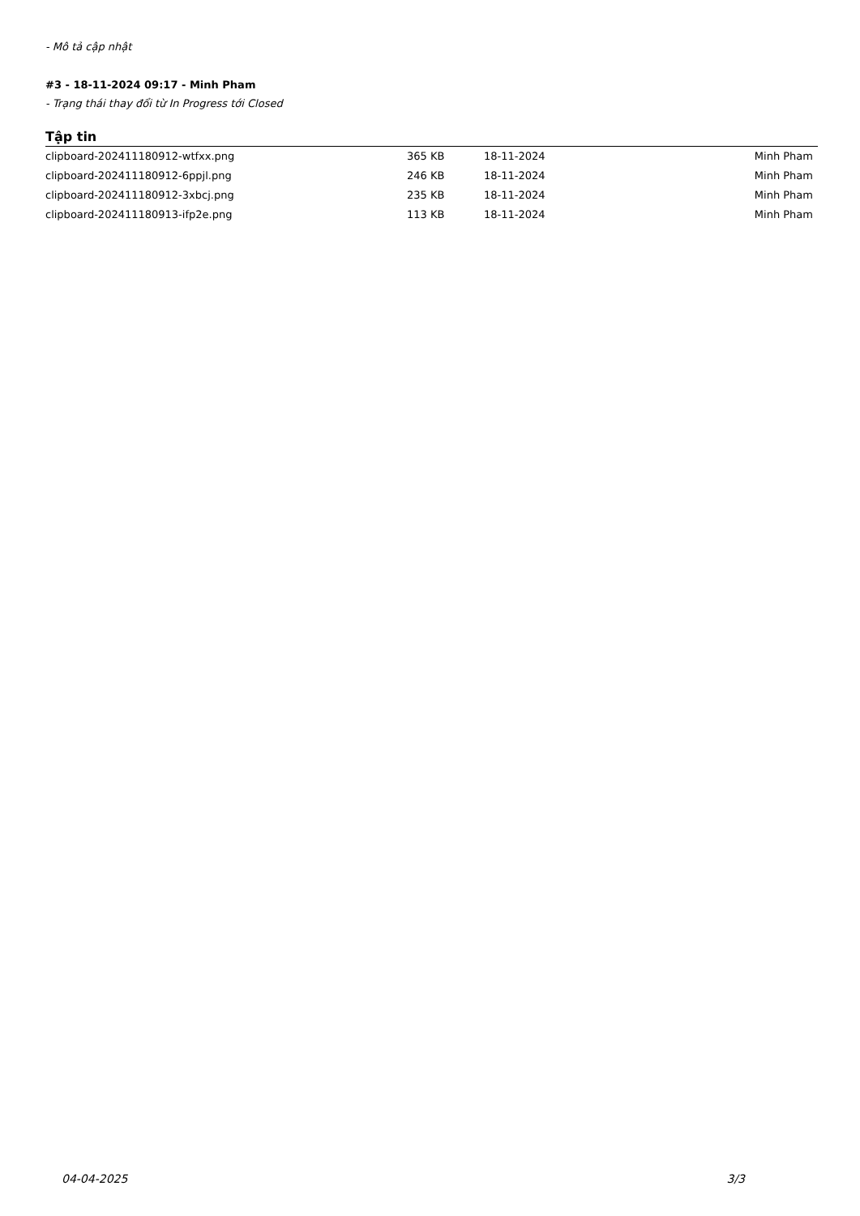- Mô tả cập nhật
#3 - 18-11-2024 09:17 - Minh Pham
- Trạng thái thay đổi từ In Progress tới Closed
Tập tin
| clipboard-202411180912-wtfxx.png | 365 KB | 18-11-2024 | Minh Pham |
| clipboard-202411180912-6ppjl.png | 246 KB | 18-11-2024 | Minh Pham |
| clipboard-202411180912-3xbcj.png | 235 KB | 18-11-2024 | Minh Pham |
| clipboard-202411180913-ifp2e.png | 113 KB | 18-11-2024 | Minh Pham |
04-04-2025 3/3